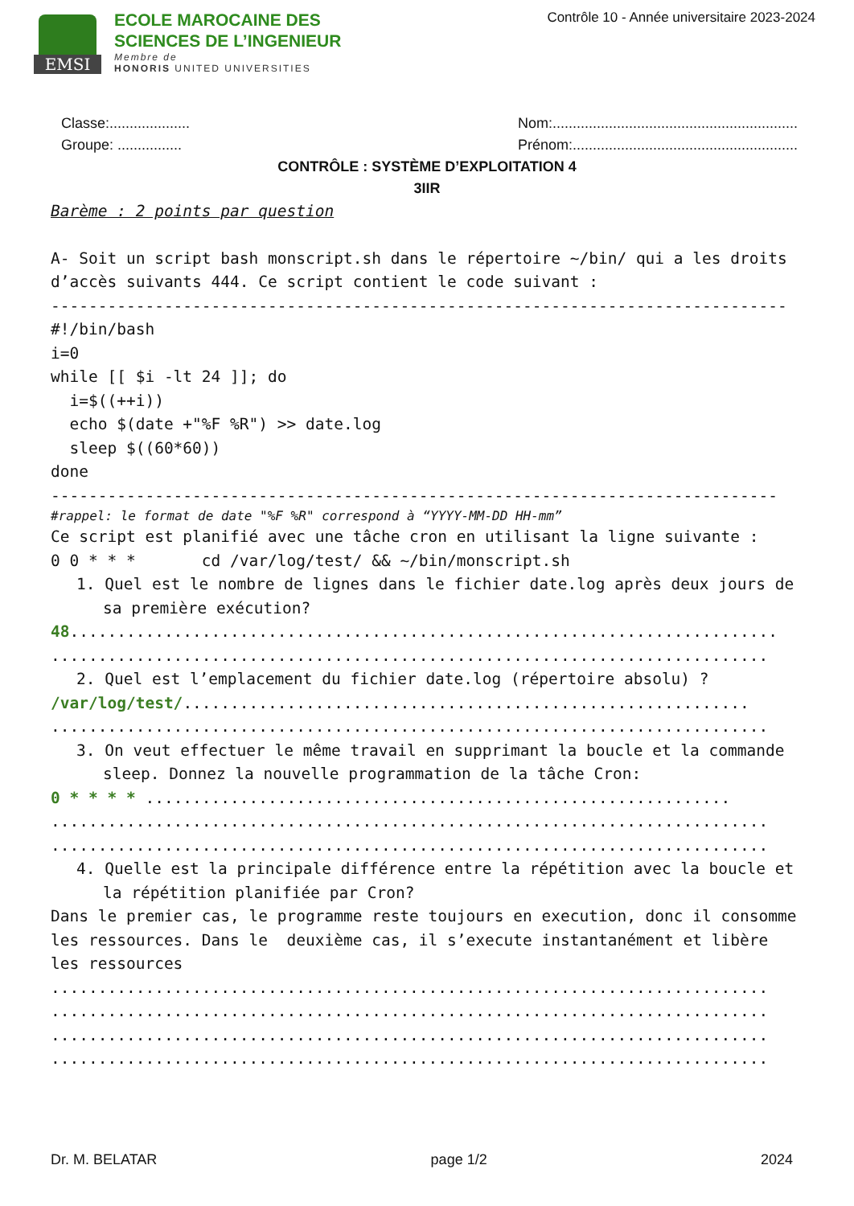EMSI
ECOLE MAROCAINE DES
SCIENCES DE L’INGENIEUR
Membre de
HONORIS UNITED UNIVERSITIES
Contrôle 10 - Année universitaire 2023-2024
Classe:....................
Groupe: ................
Nom:.............................................................
Prénom:........................................................
CONTRÔLE : SYSTÈME D’EXPLOITATION 4
3IIR
Barème : 2 points par question
A- Soit un script bash monscript.sh dans le répertoire ~/bin/ qui a les droits d’accès suivants 444. Ce script contient le code suivant :
------------------------------------------------------------------------------
#!/bin/bash i=0 while [[ $i -lt 24 ]]; do i=$((++i)) echo $(date +"%F %R") >> date.log sleep $((60*60)) done
-----------------------------------------------------------------------------
#rappel: le format de date "%F %R" correspond à “YYYY-MM-DD HH-mm”
Ce script est planifié avec une tâche cron en utilisant la ligne suivante :
0 0 * * * cd /var/log/test/ && ~/bin/monscript.sh
1. Quel est le nombre de lignes dans le fichier date.log après deux jours de sa première exécution?
48...........................................................................
............................................................................
2. Quel est l’emplacement du fichier date.log (répertoire absolu) ?
/var/log/test/............................................................
............................................................................
3. On veut effectuer le même travail en supprimant la boucle et la commande sleep. Donnez la nouvelle programmation de la tâche Cron:
0 * * * * ..............................................................
............................................................................
............................................................................
4. Quelle est la principale différence entre la répétition avec la boucle et la répétition planifiée par Cron?
Dans le premier cas, le programme reste toujours en execution, donc il consomme les ressources. Dans le deuxième cas, il s’execute instantanément et libère les ressources
............................................................................
............................................................................
............................................................................
............................................................................
Dr. M. BELATAR page 1/2 2024